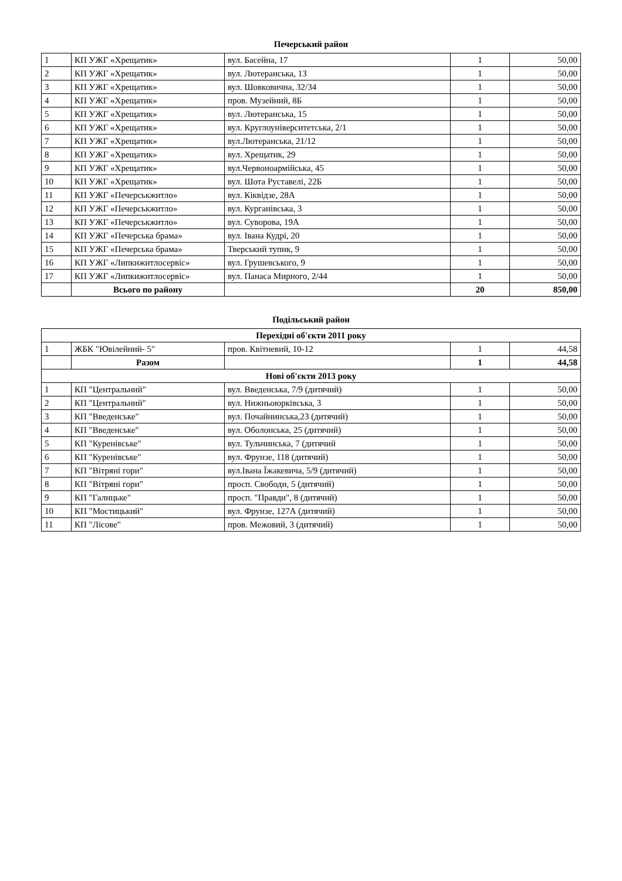| Печерський район | | | | |
| --- | --- | --- | --- | --- |
| 1 | КП УЖГ «Хрещатик» | вул. Басейна, 17 | 1 | 50,00 |
| 2 | КП УЖГ «Хрещатик» | вул. Лютеранська, 13 | 1 | 50,00 |
| 3 | КП УЖГ «Хрещатик» | вул. Шовковична, 32/34 | 1 | 50,00 |
| 4 | КП УЖГ «Хрещатик» | пров. Музейний, 8Б | 1 | 50,00 |
| 5 | КП УЖГ «Хрещатик» | вул. Лютеранська, 15 | 1 | 50,00 |
| 6 | КП УЖГ «Хрещатик» | вул. Круглоуніверситетська, 2/1 | 1 | 50,00 |
| 7 | КП УЖГ «Хрещатик» | вул.Лютеранська, 21/12 | 1 | 50,00 |
| 8 | КП УЖГ «Хрещатик» | вул. Хрещатик, 29 | 1 | 50,00 |
| 9 | КП УЖГ «Хрещатик» | вул.Червоноармійська, 45 | 1 | 50,00 |
| 10 | КП УЖГ «Хрещатик» | вул. Шота Руставелі, 22Б | 1 | 50,00 |
| 11 | КП УЖГ «Печерськжитло» | вул. Кіквідзе, 28А | 1 | 50,00 |
| 12 | КП УЖГ «Печерськжитло» | вул. Курганівська, 3 | 1 | 50,00 |
| 13 | КП УЖГ «Печерськжитло» | вул. Суворова, 19А | 1 | 50,00 |
| 14 | КП УЖГ «Печерська брама» | вул. Івана Кудрі, 20 | 1 | 50,00 |
| 15 | КП УЖГ «Печерська брама» | Тверський тупик, 9 | 1 | 50,00 |
| 16 | КП УЖГ «Липкижитлосервіс» | вул. Грушевського, 9 | 1 | 50,00 |
| 17 | КП УЖГ «Липкижитлосервіс» | вул. Панаса Мирного, 2/44 | 1 | 50,00 |
| | Всього по району | | 20 | 850,00 |
| Подільський район | | | | |
| --- | --- | --- | --- | --- |
| Перехідні об'єкти 2011 року | | | | |
| 1 | ЖБК "Ювілейний- 5" | пров. Квітневий, 10-12 | 1 | 44,58 |
| | Разом | | 1 | 44,58 |
| Нові об'єкти 2013 року | | | | |
| 1 | КП "Центральний" | вул. Введенська, 7/9 (дитячий) | 1 | 50,00 |
| 2 | КП "Центральний" | вул. Нижньоюрківська, 3 | 1 | 50,00 |
| 3 | КП "Введенське" | вул. Почайнинська,23 (дитячий) | 1 | 50,00 |
| 4 | КП "Введенське" | вул. Оболонська, 25 (дитячий) | 1 | 50,00 |
| 5 | КП "Куренівське" | вул. Тульчинська, 7 (дитячий | 1 | 50,00 |
| 6 | КП "Куренівське" | вул. Фрунзе, 118 (дитячий) | 1 | 50,00 |
| 7 | КП "Вітряні гори" | вул.Івана Їжакевича, 5/9 (дитячий) | 1 | 50,00 |
| 8 | КП "Вітряні гори" | просп. Свободи, 5 (дитячий) | 1 | 50,00 |
| 9 | КП "Галицьке" | просп. "Правди", 8 (дитячий) | 1 | 50,00 |
| 10 | КП "Мостицький" | вул. Фрунзе, 127А (дитячий) | 1 | 50,00 |
| 11 | КП "Лісове" | пров. Межовий, 3 (дитячий) | 1 | 50,00 |